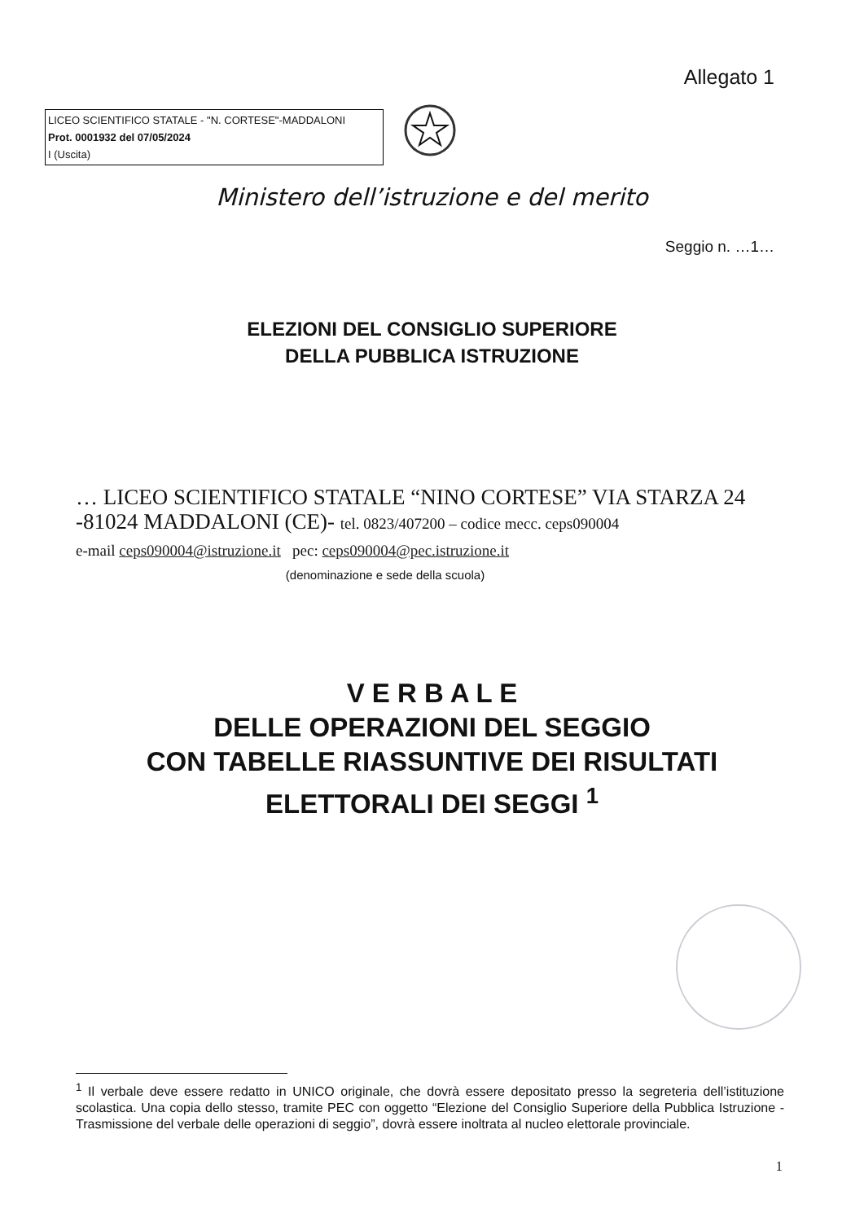Allegato 1
LICEO SCIENTIFICO STATALE - "N. CORTESE"-MADDALONI
Prot. 0001932 del 07/05/2024
I (Uscita)
Ministero dell’istruzione e del merito
Seggio n. …1…
ELEZIONI DEL CONSIGLIO SUPERIORE
DELLA PUBBLICA ISTRUZIONE
… LICEO SCIENTIFICO STATALE “NINO CORTESE” VIA STARZA 24 -81024 MADDALONI (CE)- tel. 0823/407200 – codice mecc. ceps090004
e-mail ceps090004@istruzione.it pec: ceps090004@pec.istruzione.it
(denominazione e sede della scuola)
V E R B A L E
DELLE OPERAZIONI DEL SEGGIO
CON TABELLE RIASSUNTIVE DEI RISULTATI
ELETTORALI DEI SEGGI <sup>1</sup>
<sup>1</sup> Il verbale deve essere redatto in UNICO originale, che dovrà essere depositato presso la segreteria dell’istituzione scolastica. Una copia dello stesso, tramite PEC con oggetto “Elezione del Consiglio Superiore della Pubblica Istruzione - Trasmissione del verbale delle operazioni di seggio”, dovrà essere inoltrata al nucleo elettorale provinciale.
1